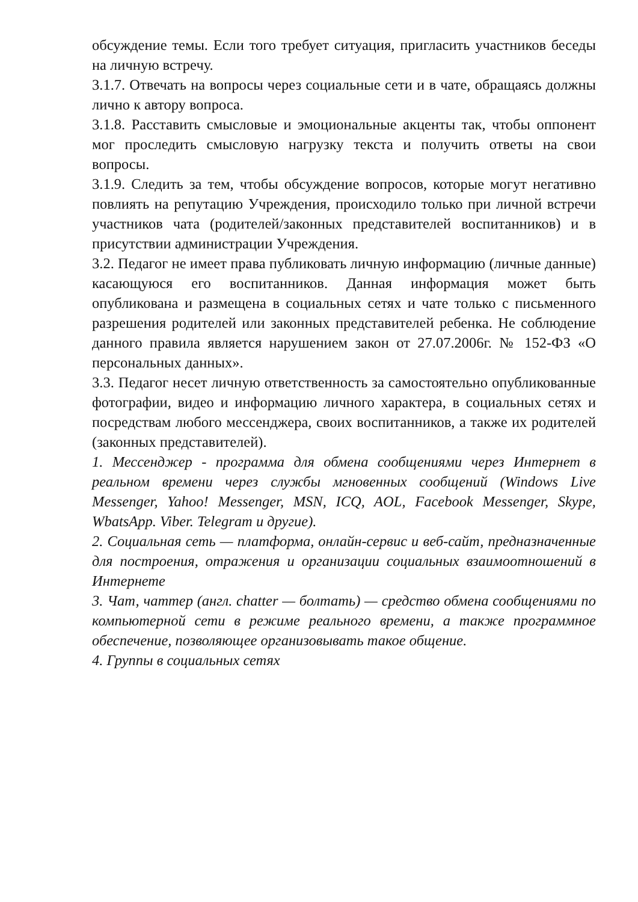обсуждение темы. Если того требует ситуация, пригласить участников беседы на личную встречу.
3.1.7. Отвечать на вопросы через социальные сети и в чате, обращаясь должны лично к автору вопроса.
3.1.8. Расставить смысловые и эмоциональные акценты так, чтобы оппонент мог проследить смысловую нагрузку текста и получить ответы на свои вопросы.
3.1.9. Следить за тем, чтобы обсуждение вопросов, которые могут негативно повлиять на репутацию Учреждения, происходило только при личной встречи участников чата (родителей/законных представителей воспитанников) и в присутствии администрации Учреждения.
3.2. Педагог не имеет права публиковать личную информацию (личные данные) касающуюся его воспитанников. Данная информация может быть опубликована и размещена в социальных сетях и чате только с письменного разрешения родителей или законных представителей ребенка. Не соблюдение данного правила является нарушением закон от 27.07.2006г. № 152-ФЗ «О персональных данных».
3.3. Педагог несет личную ответственность за самостоятельно опубликованные фотографии, видео и информацию личного характера, в социальных сетях и посредствам любого мессенджера, своих воспитанников, а также их родителей (законных представителей).
1. Мессенджер - программа для обмена сообщениями через Интернет в реальном времени через службы мгновенных сообщений (Windows Live Messenger, Yahoo! Messenger, MSN, ICQ, AOL, Facebook Messenger, Skype, WbatsApp. Viber. Telegram и другие).
2. Социальная сеть — платформа, онлайн-сервис и веб-сайт, предназначенные для построения, отражения и организации социальных взаимоотношений в Интернете
3. Чат, чаттер (англ. chatter — болтать) — средство обмена сообщениями по компьютерной сети в режиме реального времени, а также программное обеспечение, позволяющее организовывать такое общение.
4. Группы в социальных сетях